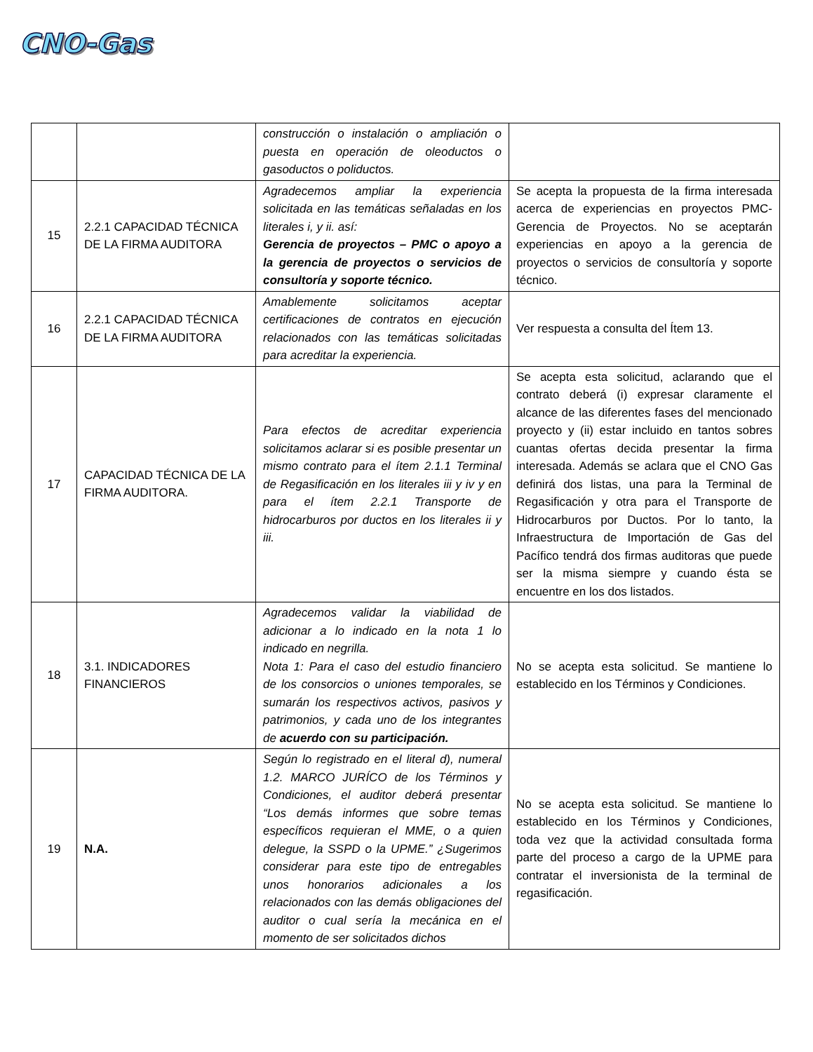CNO-Gas
| | | construcción o instalación o ampliación o puesta en operación de oleoductos o gasoductos o poliductos. | |
| 15 | 2.2.1 CAPACIDAD TÉCNICA DE LA FIRMA AUDITORA | Agradecemos ampliar la experiencia solicitada en las temáticas señaladas en los literales i, y ii. así: Gerencia de proyectos – PMC o apoyo a la gerencia de proyectos o servicios de consultoría y soporte técnico. | Se acepta la propuesta de la firma interesada acerca de experiencias en proyectos PMC-Gerencia de Proyectos. No se aceptarán experiencias en apoyo a la gerencia de proyectos o servicios de consultoría y soporte técnico. |
| 16 | 2.2.1 CAPACIDAD TÉCNICA DE LA FIRMA AUDITORA | Amablemente solicitamos aceptar certificaciones de contratos en ejecución relacionados con las temáticas solicitadas para acreditar la experiencia. | Ver respuesta a consulta del Ítem 13. |
| 17 | CAPACIDAD TÉCNICA DE LA FIRMA AUDITORA. | Para efectos de acreditar experiencia solicitamos aclarar si es posible presentar un mismo contrato para el ítem 2.1.1 Terminal de Regasificación en los literales iii y iv y en para el ítem 2.2.1 Transporte de hidrocarburos por ductos en los literales ii y iii. | Se acepta esta solicitud, aclarando que el contrato deberá (i) expresar claramente el alcance de las diferentes fases del mencionado proyecto y (ii) estar incluido en tantos sobres cuantas ofertas decida presentar la firma interesada. Además se aclara que el CNO Gas definirá dos listas, una para la Terminal de Regasificación y otra para el Transporte de Hidrocarburos por Ductos. Por lo tanto, la Infraestructura de Importación de Gas del Pacífico tendrá dos firmas auditoras que puede ser la misma siempre y cuando ésta se encuentre en los dos listados. |
| 18 | 3.1. INDICADORES FINANCIEROS | Agradecemos validar la viabilidad de adicionar a lo indicado en la nota 1 lo indicado en negrilla. Nota 1: Para el caso del estudio financiero de los consorcios o uniones temporales, se sumarán los respectivos activos, pasivos y patrimonios, y cada uno de los integrantes de acuerdo con su participación. | No se acepta esta solicitud. Se mantiene lo establecido en los Términos y Condiciones. |
| 19 | N.A. | Según lo registrado en el literal d), numeral 1.2. MARCO JURÍCO de los Términos y Condiciones, el auditor deberá presentar “Los demás informes que sobre temas específicos requieran el MME, o a quien delegue, la SSPD o la UPME.” ¿Sugerimos considerar para este tipo de entregables unos honorarios adicionales a los relacionados con las demás obligaciones del auditor o cual sería la mecánica en el momento de ser solicitados dichos | No se acepta esta solicitud. Se mantiene lo establecido en los Términos y Condiciones, toda vez que la actividad consultada forma parte del proceso a cargo de la UPME para contratar el inversionista de la terminal de regasificación. |